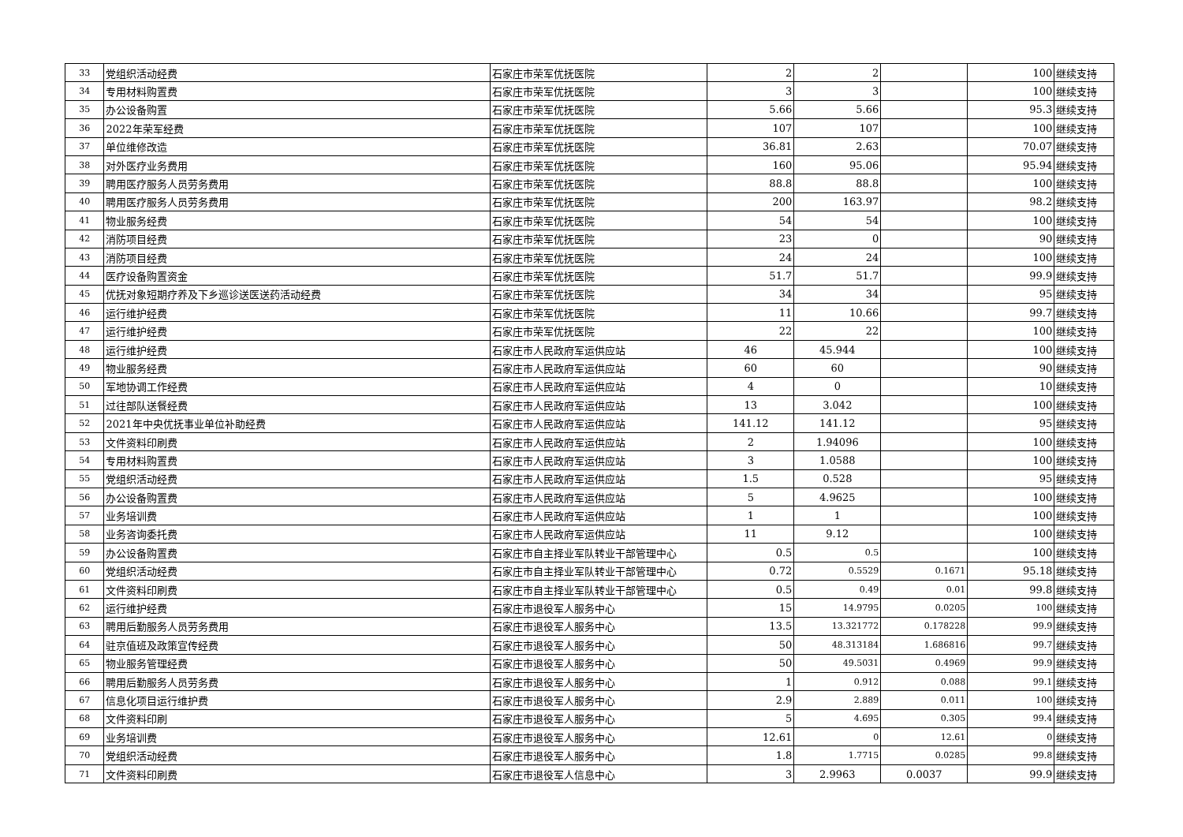| 33 | 党组织活动经费 | 石家庄市荣军优抚医院 | 2 | 2 | | 100 | 继续支持 |
| 34 | 专用材料购置费 | 石家庄市荣军优抚医院 | 3 | 3 | | 100 | 继续支持 |
| 35 | 办公设备购置 | 石家庄市荣军优抚医院 | 5.66 | 5.66 | | 95.3 | 继续支持 |
| 36 | 2022年荣军经费 | 石家庄市荣军优抚医院 | 107 | 107 | | 100 | 继续支持 |
| 37 | 单位维修改造 | 石家庄市荣军优抚医院 | 36.81 | 2.63 | | 70.07 | 继续支持 |
| 38 | 对外医疗业务费用 | 石家庄市荣军优抚医院 | 160 | 95.06 | | 95.94 | 继续支持 |
| 39 | 聘用医疗服务人员劳务费用 | 石家庄市荣军优抚医院 | 88.8 | 88.8 | | 100 | 继续支持 |
| 40 | 聘用医疗服务人员劳务费用 | 石家庄市荣军优抚医院 | 200 | 163.97 | | 98.2 | 继续支持 |
| 41 | 物业服务经费 | 石家庄市荣军优抚医院 | 54 | 54 | | 100 | 继续支持 |
| 42 | 消防项目经费 | 石家庄市荣军优抚医院 | 23 | 0 | | 90 | 继续支持 |
| 43 | 消防项目经费 | 石家庄市荣军优抚医院 | 24 | 24 | | 100 | 继续支持 |
| 44 | 医疗设备购置资金 | 石家庄市荣军优抚医院 | 51.7 | 51.7 | | 99.9 | 继续支持 |
| 45 | 优抚对象短期疗养及下乡巡诊送医送药活动经费 | 石家庄市荣军优抚医院 | 34 | 34 | | 95 | 继续支持 |
| 46 | 运行维护经费 | 石家庄市荣军优抚医院 | 11 | 10.66 | | 99.7 | 继续支持 |
| 47 | 运行维护经费 | 石家庄市荣军优抚医院 | 22 | 22 | | 100 | 继续支持 |
| 48 | 运行维护经费 | 石家庄市人民政府军运供应站 | 46 | 45.944 | | 100 | 继续支持 |
| 49 | 物业服务经费 | 石家庄市人民政府军运供应站 | 60 | 60 | | 90 | 继续支持 |
| 50 | 军地协调工作经费 | 石家庄市人民政府军运供应站 | 4 | 0 | | 10 | 继续支持 |
| 51 | 过往部队送餐经费 | 石家庄市人民政府军运供应站 | 13 | 3.042 | | 100 | 继续支持 |
| 52 | 2021年中央优抚事业单位补助经费 | 石家庄市人民政府军运供应站 | 141.12 | 141.12 | | 95 | 继续支持 |
| 53 | 文件资料印刷费 | 石家庄市人民政府军运供应站 | 2 | 1.94096 | | 100 | 继续支持 |
| 54 | 专用材料购置费 | 石家庄市人民政府军运供应站 | 3 | 1.0588 | | 100 | 继续支持 |
| 55 | 党组织活动经费 | 石家庄市人民政府军运供应站 | 1.5 | 0.528 | | 95 | 继续支持 |
| 56 | 办公设备购置费 | 石家庄市人民政府军运供应站 | 5 | 4.9625 | | 100 | 继续支持 |
| 57 | 业务培训费 | 石家庄市人民政府军运供应站 | 1 | 1 | | 100 | 继续支持 |
| 58 | 业务咨询委托费 | 石家庄市人民政府军运供应站 | 11 | 9.12 | | 100 | 继续支持 |
| 59 | 办公设备购置费 | 石家庄市自主择业军队转业干部管理中心 | 0.5 | 0.5 | | 100 | 继续支持 |
| 60 | 党组织活动经费 | 石家庄市自主择业军队转业干部管理中心 | 0.72 | 0.5529 | 0.1671 | 95.18 | 继续支持 |
| 61 | 文件资料印刷费 | 石家庄市自主择业军队转业干部管理中心 | 0.5 | 0.49 | 0.01 | 99.8 | 继续支持 |
| 62 | 运行维护经费 | 石家庄市退役军人服务中心 | 15 | 14.9795 | 0.0205 | 100 | 继续支持 |
| 63 | 聘用后勤服务人员劳务费用 | 石家庄市退役军人服务中心 | 13.5 | 13.321772 | 0.178228 | 99.9 | 继续支持 |
| 64 | 驻京值班及政策宣传经费 | 石家庄市退役军人服务中心 | 50 | 48.313184 | 1.686816 | 99.7 | 继续支持 |
| 65 | 物业服务管理经费 | 石家庄市退役军人服务中心 | 50 | 49.5031 | 0.4969 | 99.9 | 继续支持 |
| 66 | 聘用后勤服务人员劳务费 | 石家庄市退役军人服务中心 | 1 | 0.912 | 0.088 | 99.1 | 继续支持 |
| 67 | 信息化项目运行维护费 | 石家庄市退役军人服务中心 | 2.9 | 2.889 | 0.011 | 100 | 继续支持 |
| 68 | 文件资料印刷 | 石家庄市退役军人服务中心 | 5 | 4.695 | 0.305 | 99.4 | 继续支持 |
| 69 | 业务培训费 | 石家庄市退役军人服务中心 | 12.61 | 0 | 12.61 | 0 | 继续支持 |
| 70 | 党组织活动经费 | 石家庄市退役军人服务中心 | 1.8 | 1.7715 | 0.0285 | 99.8 | 继续支持 |
| 71 | 文件资料印刷费 | 石家庄市退役军人信息中心 | 3 | 2.9963 | 0.0037 | 99.9 | 继续支持 |